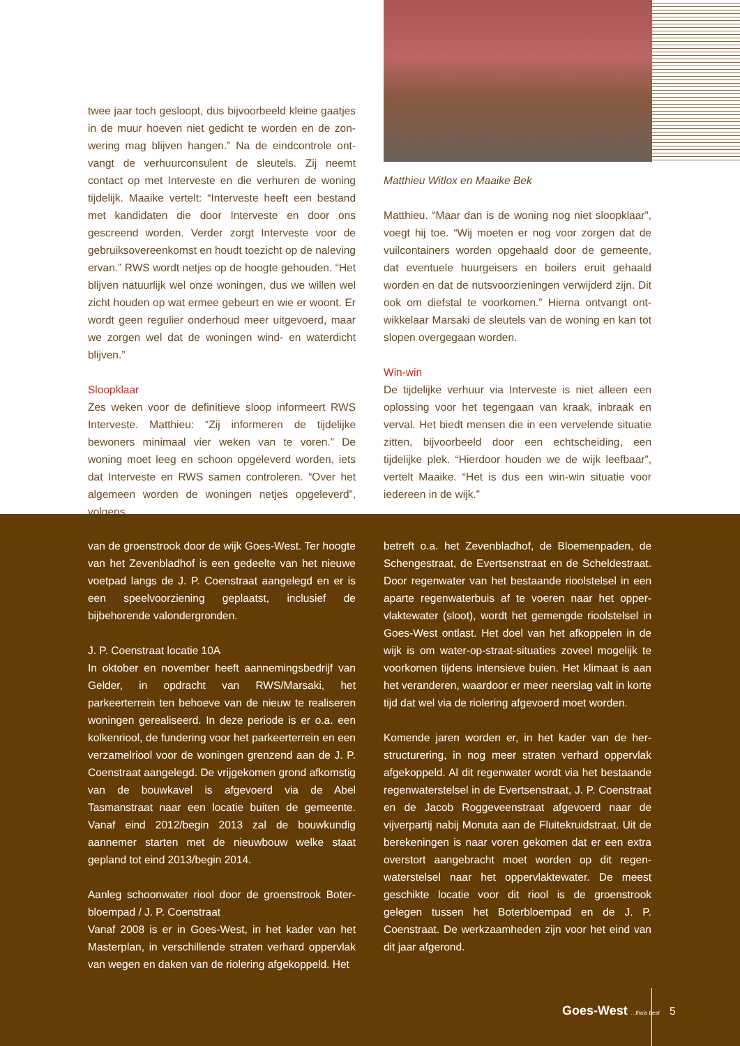twee jaar toch gesloopt, dus bijvoorbeeld kleine gaatjes in de muur hoeven niet gedicht te worden en de zon­wering mag blijven hangen.” Na de eindcontrole ont­vangt de verhuurconsulent de sleutels. Zij neemt contact op met Interveste en die verhuren de woning tijdelijk. Maaike vertelt: “Interveste heeft een bestand met kandidaten die door Interveste en door ons gescreend worden. Verder zorgt Interveste voor de gebruiks­overeenkomst en houdt toezicht op de naleving ervan.” RWS wordt netjes op de hoogte gehouden. “Het blijven natuurlijk wel onze woningen, dus we willen wel zicht houden op wat ermee gebeurt en wie er woont. Er wordt geen regulier onderhoud meer uitgevoerd, maar we zorgen wel dat de woningen wind- en waterdicht blijven.”
Sloopklaar
Zes weken voor de definitieve sloop informeert RWS Interveste. Matthieu: “Zij informeren de tijdelijke bewoners minimaal vier weken van te voren.” De woning moet leeg en schoon opgeleverd worden, iets dat Interveste en RWS samen controleren. “Over het alge­meen worden de woningen netjes opgeleverd”, volgens
Matthieu Witlox en Maaike Bek
Matthieu. “Maar dan is de woning nog niet sloopklaar”, voegt hij toe. “Wij moeten er nog voor zorgen dat de vuilcontainers worden opgehaald door de gemeente, dat eventuele huurgeisers en boilers eruit gehaald worden en dat de nutsvoorzieningen verwijderd zijn. Dit ook om diefstal te voorkomen.” Hierna ontvangt ont­wikkelaar Marsaki de sleutels van de woning en kan tot slopen overgegaan worden.
Win-win
De tijdelijke verhuur via Interveste is niet alleen een oplossing voor het tegengaan van kraak, inbraak en verval. Het biedt mensen die in een vervelende situatie zitten, bijvoorbeeld door een echtscheiding, een tijdelijke plek. “Hierdoor houden we de wijk leefbaar”, vertelt Maaike. “Het is dus een win-win situatie voor iedereen in de wijk.”
van de groenstrook door de wijk Goes-West. Ter hoogte van het Zevenbladhof is een gedeelte van het nieuwe voetpad langs de J. P. Coenstraat aangelegd en er is een speelvoorziening geplaatst, inclusief de bijbehorende valondergronden.
J. P. Coenstraat locatie 10A
In oktober en november heeft aannemingsbedrijf van Gelder, in opdracht van RWS/Marsaki, het parkeerterrein ten behoeve van de nieuw te realiseren woningen gere­aliseerd. In deze periode is er o.a. een kolkenriool, de fundering voor het parkeerterrein en een verzamelriool voor de woningen grenzend aan de J. P. Coenstraat aangelegd. De vrijgekomen grond afkomstig van de bouwkavel is afgevoerd via de Abel Tasmanstraat naar een locatie buiten de gemeente. Vanaf eind 2012/begin 2013 zal de bouwkundig aannemer starten met de nieuwbouw welke staat gepland tot eind 2013/begin 2014.
Aanleg schoonwater riool door de groenstrook Boter­bloempad / J. P. Coenstraat
Vanaf 2008 is er in Goes-West, in het kader van het Masterplan, in verschillende straten verhard oppervlak van wegen en daken van de riolering afgekoppeld. Het
betreft o.a. het Zevenbladhof, de Bloemenpaden, de Schengestraat, de Evertsenstraat en de Scheldestraat. Door regenwater van het bestaande rioolstelsel in een aparte regenwaterbuis af te voeren naar het opper­vlaktewater (sloot), wordt het gemengde rioolstelsel in Goes-West ontlast. Het doel van het afkoppelen in de wijk is om water-op-straat-situaties zoveel mogelijk te voorkomen tijdens intensieve buien. Het klimaat is aan het veranderen, waardoor er meer neerslag valt in korte tijd dat wel via de riolering afgevoerd moet worden.
Komende jaren worden er, in het kader van de her­structurering, in nog meer straten verhard oppervlak afgekoppeld. Al dit regenwater wordt via het bestaande regenwaterstelsel in de Evertsenstraat, J. P. Coenstraat en de Jacob Roggeveenstraat afgevoerd naar de vijverpartij nabij Monuta aan de Fluitekruidstraat. Uit de berekeningen is naar voren gekomen dat er een extra overstort aangebracht moet worden op dit regen­waterstelsel naar het oppervlaktewater. De meest geschikte locatie voor dit riool is de groenstrook gelegen tussen het Boterbloempad en de J. P. Coenstraat. De werkzaamheden zijn voor het eind van dit jaar afgerond.
Goes-West ...thuis best 5